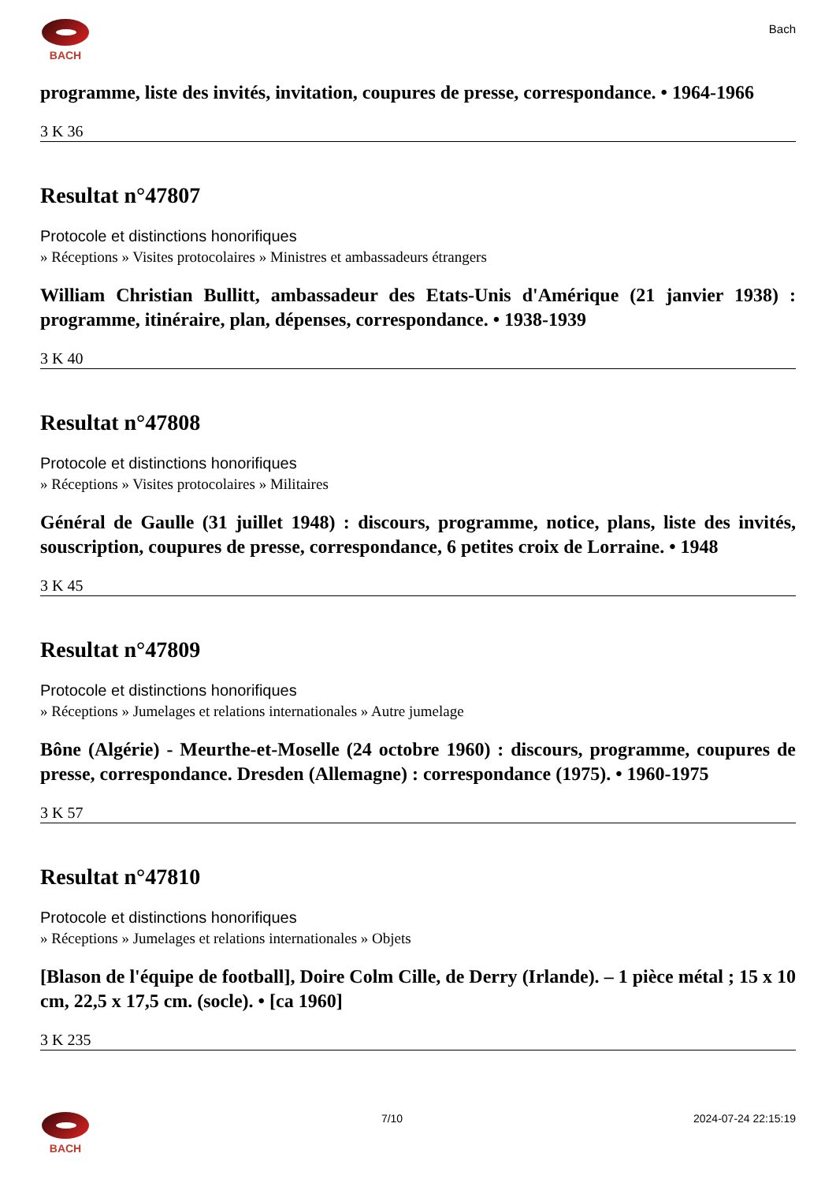BACH
Bach
programme, liste des invités, invitation, coupures de presse, correspondance. • 1964-1966
3 K 36
Resultat n°47807
Protocole et distinctions honorifiques
» Réceptions » Visites protocolaires » Ministres et ambassadeurs étrangers
William Christian Bullitt, ambassadeur des Etats-Unis d'Amérique (21 janvier 1938) : programme, itinéraire, plan, dépenses, correspondance. • 1938-1939
3 K 40
Resultat n°47808
Protocole et distinctions honorifiques
» Réceptions » Visites protocolaires » Militaires
Général de Gaulle (31 juillet 1948) : discours, programme, notice, plans, liste des invités, souscription, coupures de presse, correspondance, 6 petites croix de Lorraine. • 1948
3 K 45
Resultat n°47809
Protocole et distinctions honorifiques
» Réceptions » Jumelages et relations internationales » Autre jumelage
Bône (Algérie) - Meurthe-et-Moselle (24 octobre 1960) : discours, programme, coupures de presse, correspondance. Dresden (Allemagne) : correspondance (1975). • 1960-1975
3 K 57
Resultat n°47810
Protocole et distinctions honorifiques
» Réceptions » Jumelages et relations internationales » Objets
[Blason de l'équipe de football], Doire Colm Cille, de Derry (Irlande). – 1 pièce métal ; 15 x 10 cm, 22,5 x 17,5 cm. (socle). • [ca 1960]
3 K 235
BACH 7/10 2024-07-24 22:15:19